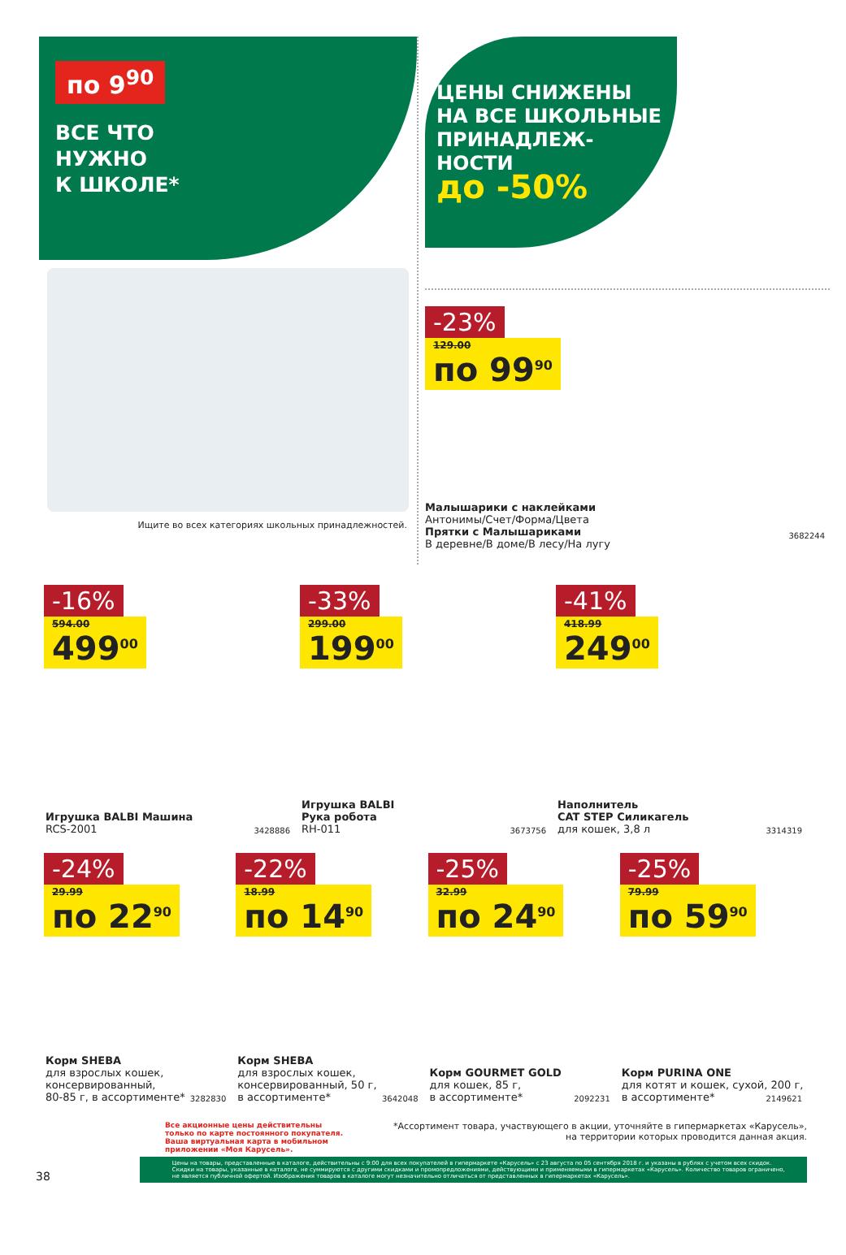по 9<sup>90</sup>
ВСЕ ЧТО
НУЖНО
К ШКОЛЕ*
Ищите во всех категориях школьных принадлежностей.
ЦЕНЫ СНИЖЕНЫ НА ВСЕ ШКОЛЬНЫЕ ПРИНАДЛЕЖ-НОСТИ
до -50%
-23%
129.00 по 99<sup>90</sup>
Малышарики с наклейками
Антонимы/Счет/Форма/Цвета
Прятки с Малышариками
В деревне/В доме/В лесу/На лугу
3682244
-16%
594.00 499<sup>00</sup>
Игрушка BALBI Машина
RCS-2001
3428886
-33%
299.00 199<sup>00</sup>
Игрушка BALBI
Рука робота
RH-011
3673756
-41%
418.99 249<sup>00</sup>
Наполнитель
CAT STEP Силикагель
для кошек, 3,8 л
3314319
-24%
29.99 по 22<sup>90</sup>
Корм SHEBA
для взрослых кошек,
консервированный,
80-85 г, в ассортименте*
3282830
-22%
18.99 по 14<sup>90</sup>
Корм SHEBA
для взрослых кошек,
консервированный, 50 г,
в ассортименте*
3642048
-25%
32.99 по 24<sup>90</sup>
Корм GOURMET GOLD
для кошек, 85 г,
в ассортименте*
2092231
-25%
79.99 по 59<sup>90</sup>
Корм PURINA ONE
для котят и кошек, сухой, 200 г,
в ассортименте*
2149621
Все акционные цены действительны
только по карте постоянного покупателя.
Ваша виртуальная карта в мобильном
приложении «Моя Карусель».
*Ассортимент товара, участвующего в акции, уточняйте в гипермаркетах «Карусель»,
на территории которых проводится данная акция.
38
Цены на товары, представленные в каталоге, действительны с 9:00 для всех покупателей в гипермаркете «Карусель» с 23 августа по 05 сентября 2018 г. и указаны в рублях с учетом всех скидок. Скидки на товары, указанные в каталоге, не суммируются с другими скидками и промопредложениями, действующими и применяемыми в гипермаркетах «Карусель». Количество товаров ограничено, не является публичной офертой. Изображения товаров в каталоге могут незначительно отличаться от представленных в гипермаркетах «Карусель».